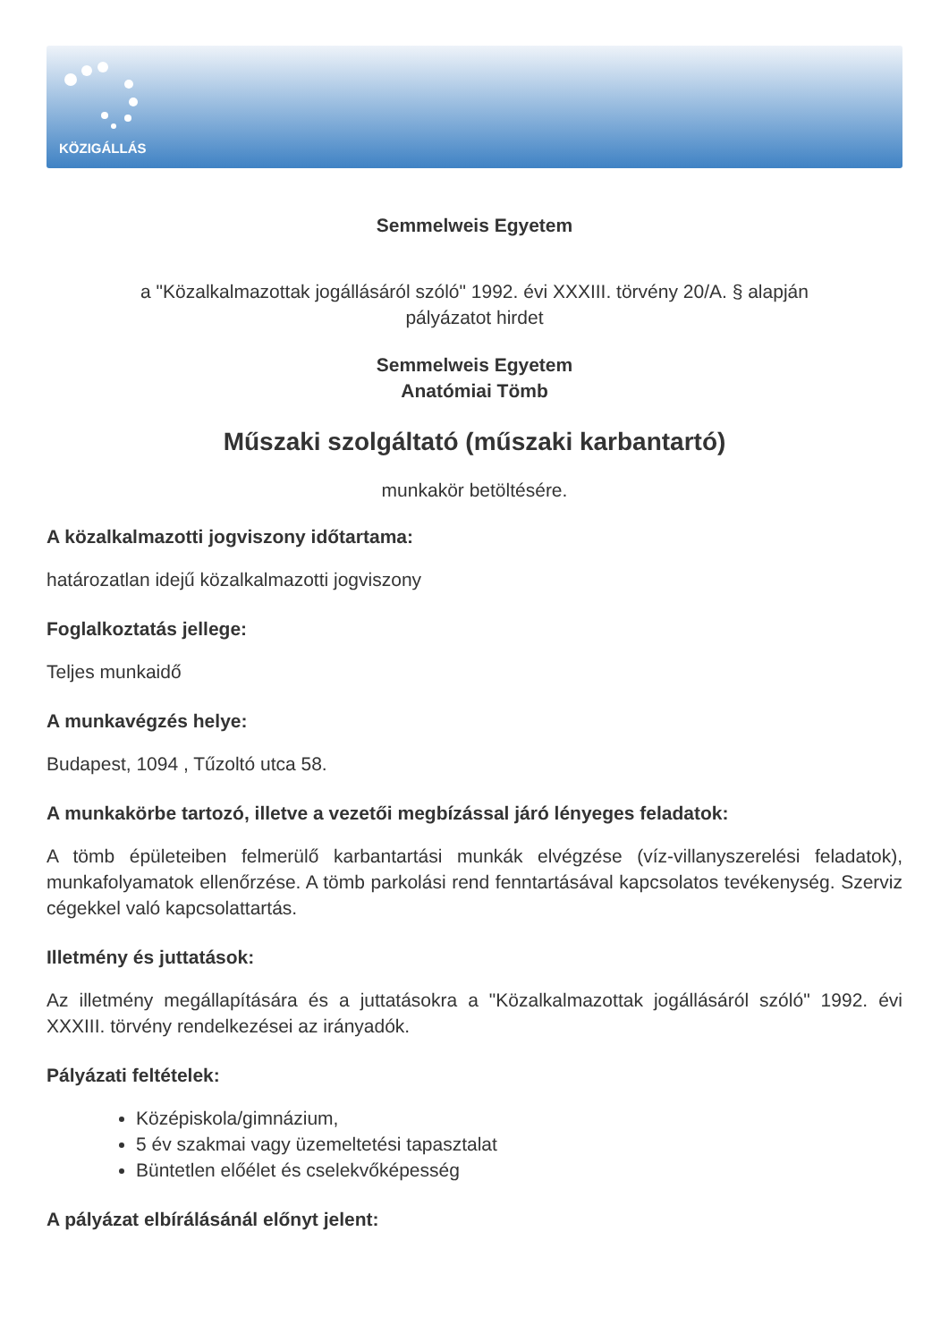KÖZIGÁLLÁS
Semmelweis Egyetem
a "Közalkalmazottak jogállásáról szóló" 1992. évi XXXIII. törvény 20/A. § alapján
pályázatot hirdet
Semmelweis Egyetem
Anatómiai Tömb
Műszaki szolgáltató (műszaki karbantartó)
munkakör betöltésére.
A közalkalmazotti jogviszony időtartama:
határozatlan idejű közalkalmazotti jogviszony
Foglalkoztatás jellege:
Teljes munkaidő
A munkavégzés helye:
Budapest, 1094 , Tűzoltó utca 58.
A munkakörbe tartozó, illetve a vezetői megbízással járó lényeges feladatok:
A tömb épületeiben felmerülő karbantartási munkák elvégzése (víz-villanyszerelési feladatok), munkafolyamatok ellenőrzése. A tömb parkolási rend fenntartásával kapcsolatos tevékenység. Szerviz cégekkel való kapcsolattartás.
Illetmény és juttatások:
Az illetmény megállapítására és a juttatásokra a "Közalkalmazottak jogállásáról szóló" 1992. évi XXXIII. törvény rendelkezései az irányadók.
Pályázati feltételek:
Középiskola/gimnázium,
5 év szakmai vagy üzemeltetési tapasztalat
Büntetlen előélet és cselekvőképesség
A pályázat elbírálásánál előnyt jelent: